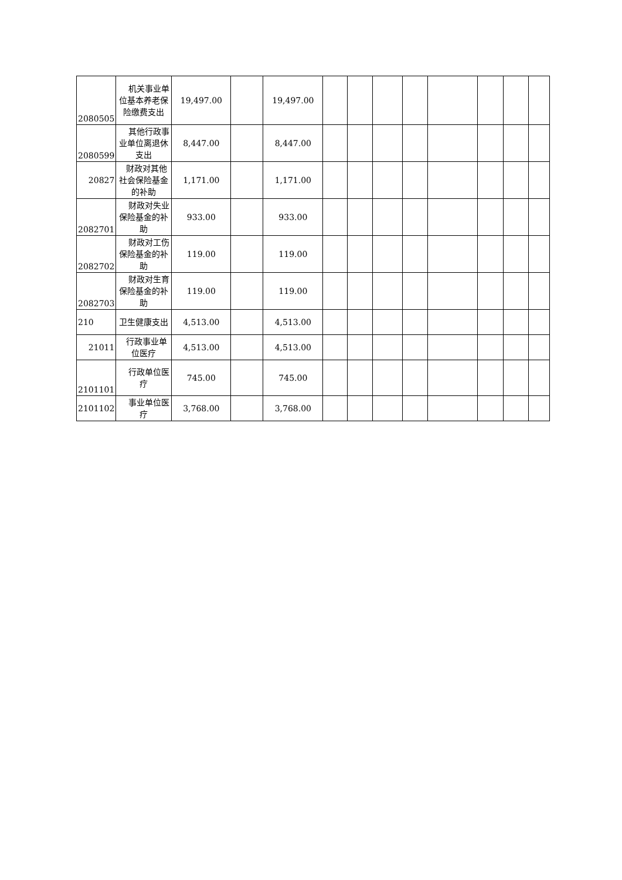| 2080505 | 机关事业单位基本养老保险缴费支出 | 19,497.00 | | 19,497.00 | | | | | | | | |
| 2080599 | 其他行政事业单位离退休支出 | 8,447.00 | | 8,447.00 | | | | | | | | |
| 20827 | 财政对其他社会保险基金的补助 | 1,171.00 | | 1,171.00 | | | | | | | | |
| 2082701 | 财政对失业保险基金的补助 | 933.00 | | 933.00 | | | | | | | | |
| 2082702 | 财政对工伤保险基金的补助 | 119.00 | | 119.00 | | | | | | | | |
| 2082703 | 财政对生育保险基金的补助 | 119.00 | | 119.00 | | | | | | | | |
| 210 | 卫生健康支出 | 4,513.00 | | 4,513.00 | | | | | | | | |
| 21011 | 行政事业单位医疗 | 4,513.00 | | 4,513.00 | | | | | | | | |
| 2101101 | 行政单位医疗 | 745.00 | | 745.00 | | | | | | | | |
| 2101102 | 事业单位医疗 | 3,768.00 | | 3,768.00 | | | | | | | | |